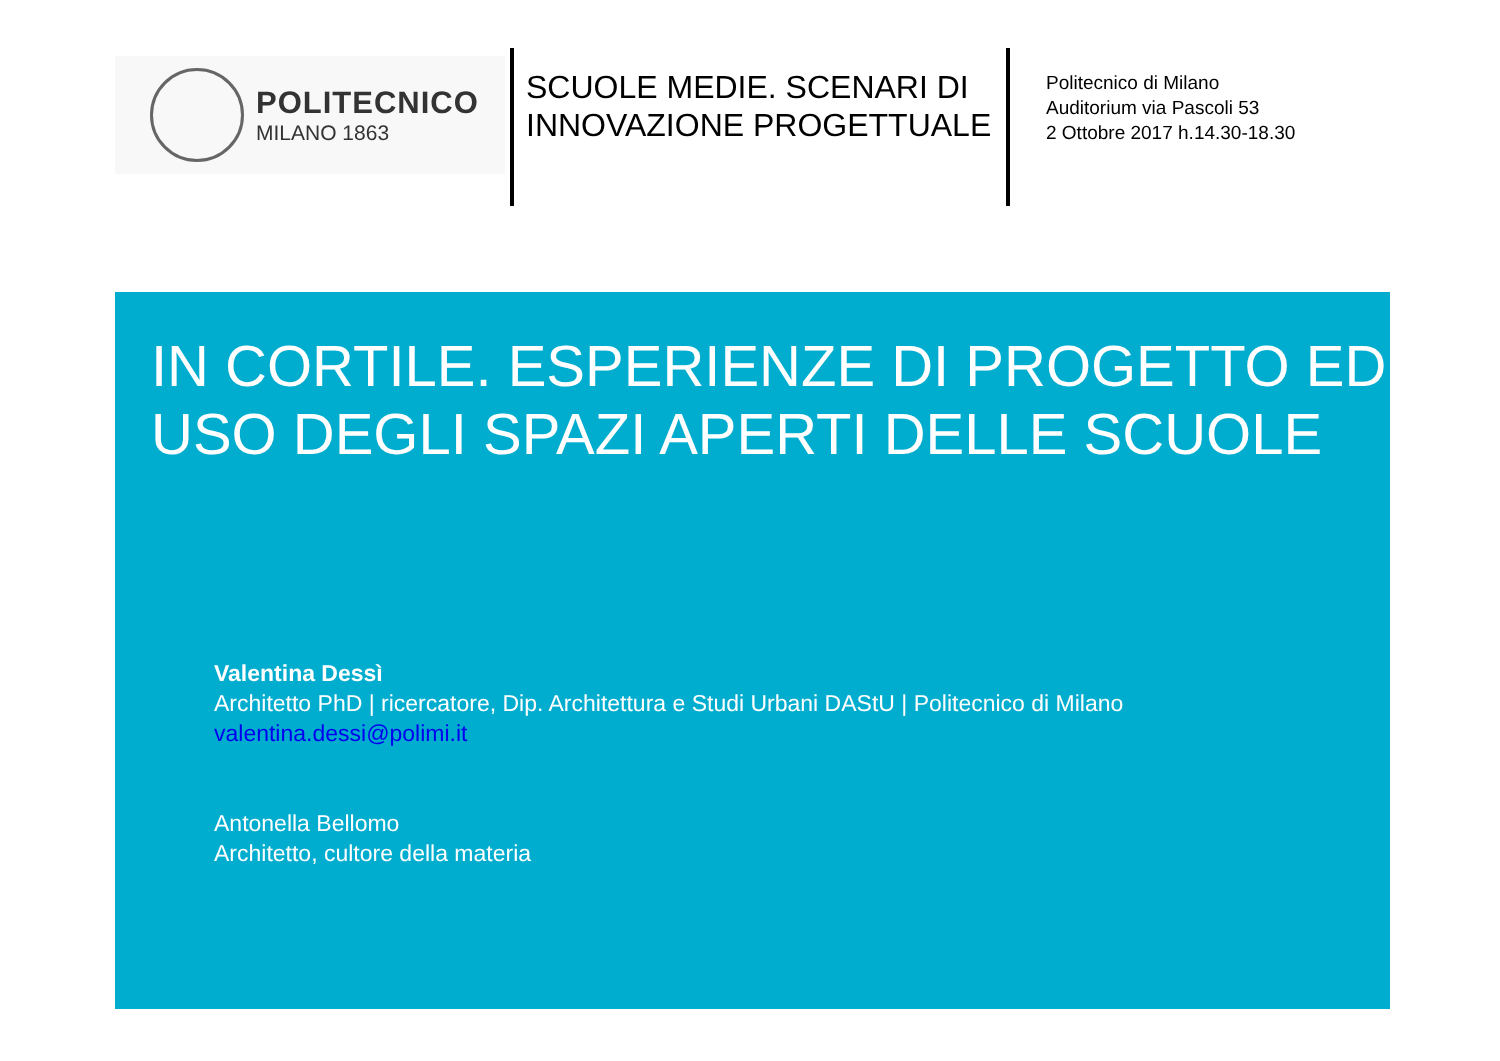POLITECNICO
MILANO 1863
SCUOLE MEDIE. SCENARI DI INNOVAZIONE PROGETTUALE
Politecnico di Milano
Auditorium via Pascoli 53
2 Ottobre 2017 h.14.30-18.30
IN CORTILE. ESPERIENZE DI PROGETTO ED USO DEGLI SPAZI APERTI DELLE SCUOLE
Valentina Dessì
Architetto PhD | ricercatore, Dip. Architettura e Studi Urbani DAStU | Politecnico di Milano
valentina.dessi@polimi.it
Antonella Bellomo
Architetto, cultore della materia